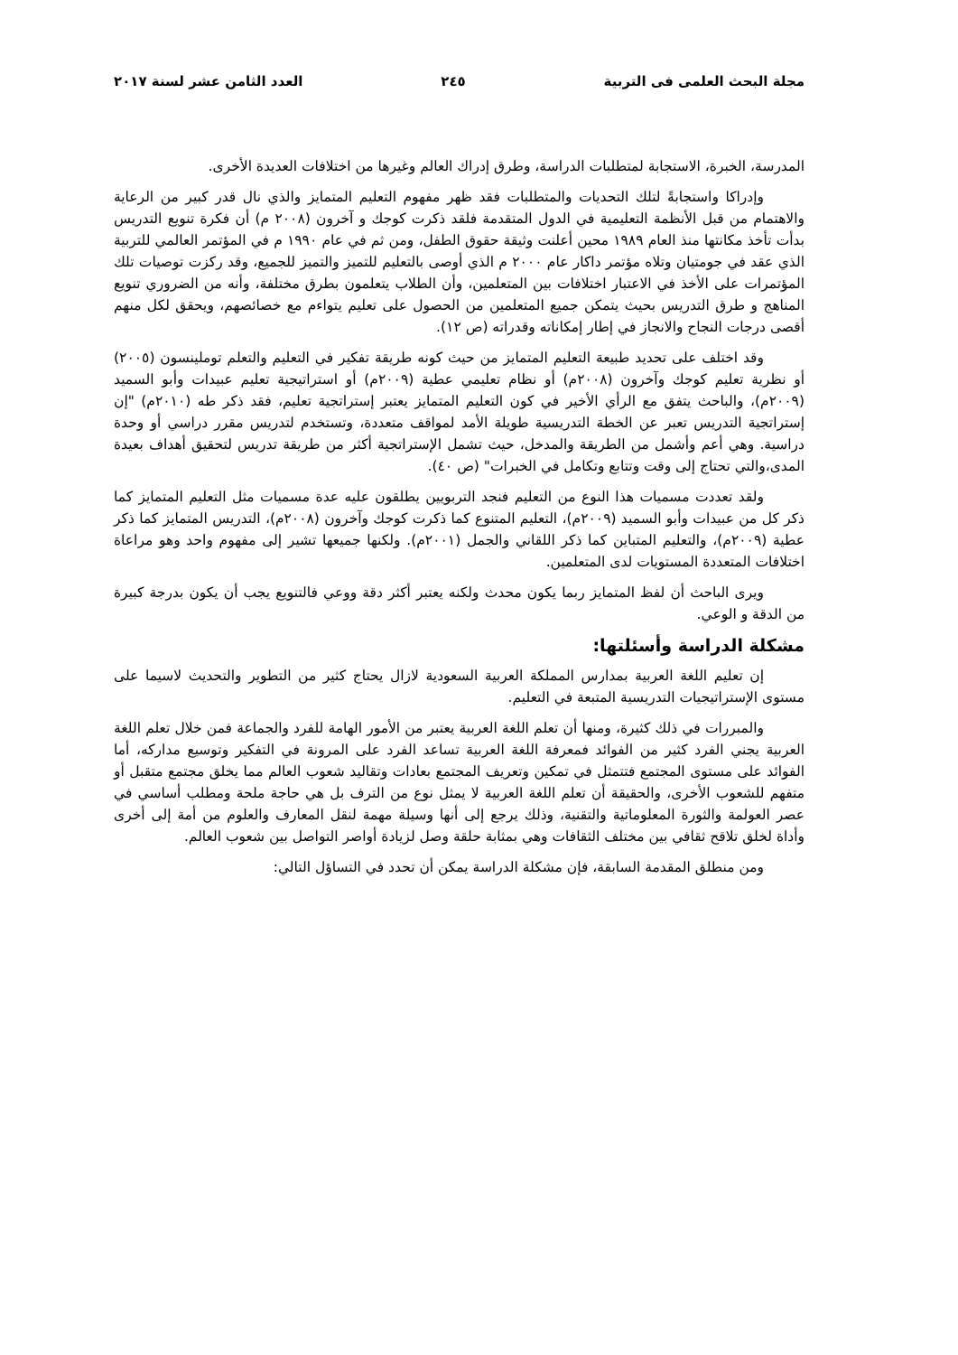مجلة البحث العلمى فى التربية ٢٤٥ العدد الثامن عشر لسنة ٢٠١٧
المدرسة، الخبرة، الاستجابة لمتطلبات الدراسة، وطرق إدراك العالم وغيرها من اختلافات العديدة الأخرى.
وإدراكا واستجابةً لتلك التحديات والمتطلبات فقد ظهر مفهوم التعليم المتمايز والذي نال قدر كبير من الرعاية والاهتمام من قبل الأنظمة التعليمية في الدول المتقدمة فلقد ذكرت كوجك و آخرون (٢٠٠٨ م) أن فكرة تنويع التدريس بدأت تأخذ مكانتها منذ العام ١٩٨٩ محين أعلنت وثيقة حقوق الطفل، ومن ثم في عام ١٩٩٠ م في المؤتمر العالمي للتربية الذي عقد في جومتيان وتلاه مؤتمر داكار عام ٢٠٠٠ م الذي أوصى بالتعليم للتميز والتميز للجميع، وقد ركزت توصيات تلك المؤتمرات على الأخذ في الاعتبار اختلافات بين المتعلمين، وأن الطلاب يتعلمون بطرق مختلفة، وأنه من الضروري تنويع المناهج و طرق التدريس بحيث يتمكن جميع المتعلمين من الحصول على تعليم يتواءم مع خصائصهم، ويحقق لكل منهم أقصى درجات النجاح والانجاز في إطار إمكاناته وقدراته (ص ١٢).
وقد اختلف على تحديد طبيعة التعليم المتمايز من حيث كونه طريقة تفكير في التعليم والتعلم توملينسون (٢٠٠٥) أو نظرية تعليم كوجك وآخرون (٢٠٠٨م) أو نظام تعليمي عطية (٢٠٠٩م) أو استراتيجية تعليم عبيدات وأبو السميد (٢٠٠٩م)، والباحث يتفق مع الرأي الأخير في كون التعليم المتمايز يعتبر إستراتجية تعليم، فقد ذكر طه (٢٠١٠م) "إن إستراتجية التدريس تعبر عن الخطة التدريسية طويلة الأمد لمواقف متعددة، وتستخدم لتدريس مقرر دراسي أو وحدة دراسية. وهي أعم وأشمل من الطريقة والمدخل، حيث تشمل الإستراتجية أكثر من طريقة تدريس لتحقيق أهداف بعيدة المدى،والتي تحتاج إلى وقت وتتابع وتكامل في الخبرات" (ص ٤٠).
ولقد تعددت مسميات هذا النوع من التعليم فنجد التربويين يطلقون عليه عدة مسميات مثل التعليم المتمايز كما ذكر كل من عبيدات وأبو السميد (٢٠٠٩م)، التعليم المتنوع كما ذكرت كوجك وآخرون (٢٠٠٨م)، التدريس المتمايز كما ذكر عطية (٢٠٠٩م)، والتعليم المتباين كما ذكر اللقاني والجمل (٢٠٠١م). ولكنها جميعها تشير إلى مفهوم واحد وهو مراعاة اختلافات المتعددة المستويات لدى المتعلمين.
ويرى الباحث أن لفظ المتمايز ربما يكون محدث ولكنه يعتبر أكثر دقة ووعي فالتنويع يجب أن يكون بدرجة كبيرة من الدقة و الوعي.
مشكلة الدراسة وأسئلتها:
إن تعليم اللغة العربية بمدارس المملكة العربية السعودية لازال يحتاج كثير من التطوير والتحديث لاسيما على مستوى الإستراتيجيات التدريسية المتبعة في التعليم.
والمبررات في ذلك كثيرة، ومنها أن تعلم اللغة العربية يعتبر من الأمور الهامة للفرد والجماعة فمن خلال تعلم اللغة العربية يجني الفرد كثير من الفوائد فمعرفة اللغة العربية تساعد الفرد على المرونة في التفكير وتوسيع مداركه، أما الفوائد على مستوى المجتمع فتتمثل في تمكين وتعريف المجتمع بعادات وتقاليد شعوب العالم مما يخلق مجتمع متقبل أو متفهم للشعوب الأخرى، والحقيقة أن تعلم اللغة العربية لا يمثل نوع من الترف بل هي حاجة ملحة ومطلب أساسي في عصر العولمة والثورة المعلوماتية والتقنية، وذلك يرجع إلى أنها وسيلة مهمة لنقل المعارف والعلوم من أمة إلى أخرى وأداة لخلق تلاقح ثقافي بين مختلف الثقافات وهي بمثابة حلقة وصل لزيادة أواصر التواصل بين شعوب العالم.
ومن منطلق المقدمة السابقة، فإن مشكلة الدراسة يمكن أن تحدد في التساؤل التالي: